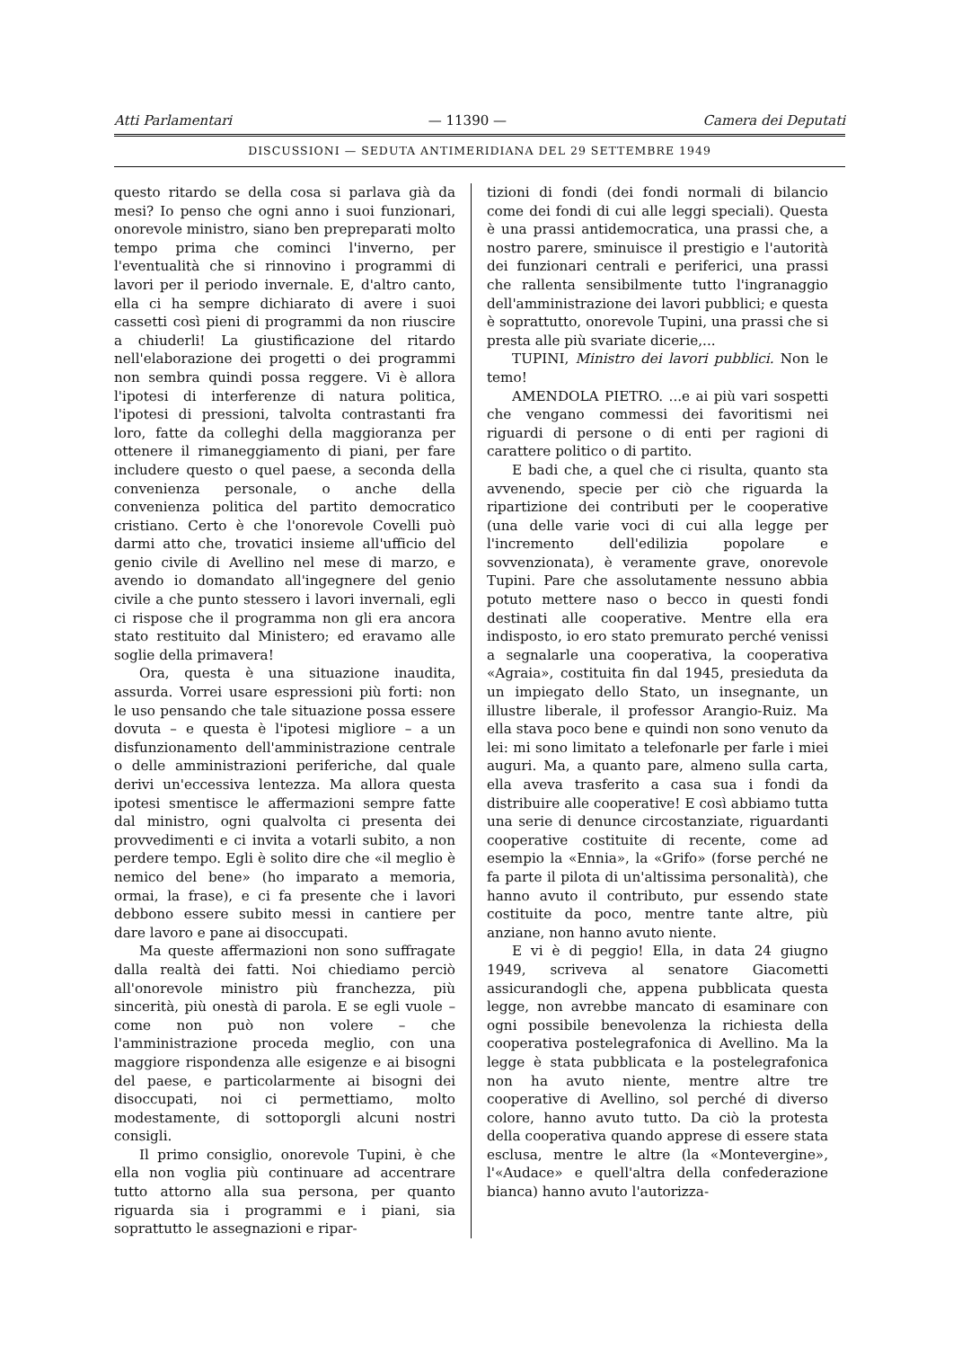Atti Parlamentari — 11390 — Camera dei Deputati
DISCUSSIONI — SEDUTA ANTIMERIDIANA DEL 29 SETTEMBRE 1949
questo ritardo se della cosa si parlava già da mesi? Io penso che ogni anno i suoi funzionari, onorevole ministro, siano ben prepreparati molto tempo prima che cominci l'inverno, per l'eventualità che si rinnovino i programmi di lavori per il periodo invernale. E, d'altro canto, ella ci ha sempre dichiarato di avere i suoi cassetti così pieni di programmi da non riuscire a chiuderli! La giustificazione del ritardo nell'elaborazione dei progetti o dei programmi non sembra quindi possa reggere. Vi è allora l'ipotesi di interferenze di natura politica, l'ipotesi di pressioni, talvolta contrastanti fra loro, fatte da colleghi della maggioranza per ottenere il rimaneggiamento di piani, per fare includere questo o quel paese, a seconda della convenienza personale, o anche della convenienza politica del partito democratico cristiano. Certo è che l'onorevole Covelli può darmi atto che, trovatici insieme all'ufficio del genio civile di Avellino nel mese di marzo, e avendo io domandato all'ingegnere del genio civile a che punto stessero i lavori invernali, egli ci rispose che il programma non gli era ancora stato restituito dal Ministero; ed eravamo alle soglie della primavera!
Ora, questa è una situazione inaudita, assurda. Vorrei usare espressioni più forti: non le uso pensando che tale situazione possa essere dovuta – e questa è l'ipotesi migliore – a un disfunzionamento dell'amministrazione centrale o delle amministrazioni periferiche, dal quale derivi un'eccessiva lentezza. Ma allora questa ipotesi smentisce le affermazioni sempre fatte dal ministro, ogni qualvolta ci presenta dei provvedimenti e ci invita a votarli subito, a non perdere tempo. Egli è solito dire che «il meglio è nemico del bene» (ho imparato a memoria, ormai, la frase), e ci fa presente che i lavori debbono essere subito messi in cantiere per dare lavoro e pane ai disoccupati.
Ma queste affermazioni non sono suffragate dalla realtà dei fatti. Noi chiediamo perciò all'onorevole ministro più franchezza, più sincerità, più onestà di parola. E se egli vuole – come non può non volere – che l'amministrazione proceda meglio, con una maggiore rispondenza alle esigenze e ai bisogni del paese, e particolarmente ai bisogni dei disoccupati, noi ci permettiamo, molto modestamente, di sottoporgli alcuni nostri consigli.
Il primo consiglio, onorevole Tupini, è che ella non voglia più continuare ad accentrare tutto attorno alla sua persona, per quanto riguarda sia i programmi e i piani, sia soprattutto le assegnazioni e ripar-
tizioni di fondi (dei fondi normali di bilancio come dei fondi di cui alle leggi speciali). Questa è una prassi antidemocratica, una prassi che, a nostro parere, sminuisce il prestigio e l'autorità dei funzionari centrali e periferici, una prassi che rallenta sensibilmente tutto l'ingranaggio dell'amministrazione dei lavori pubblici; e questa è soprattutto, onorevole Tupini, una prassi che si presta alle più svariate dicerie,...
TUPINI, Ministro dei lavori pubblici. Non le temo!
AMENDOLA PIETRO. ...e ai più vari sospetti che vengano commessi dei favoritismi nei riguardi di persone o di enti per ragioni di carattere politico o di partito.
E badi che, a quel che ci risulta, quanto sta avvenendo, specie per ciò che riguarda la ripartizione dei contributi per le cooperative (una delle varie voci di cui alla legge per l'incremento dell'edilizia popolare e sovvenzionata), è veramente grave, onorevole Tupini. Pare che assolutamente nessuno abbia potuto mettere naso o becco in questi fondi destinati alle cooperative. Mentre ella era indisposto, io ero stato premurato perché venissi a segnalarle una cooperativa, la cooperativa «Agraia», costituita fin dal 1945, presieduta da un impiegato dello Stato, un insegnante, un illustre liberale, il professor Arangio-Ruiz. Ma ella stava poco bene e quindi non sono venuto da lei: mi sono limitato a telefonarle per farle i miei auguri. Ma, a quanto pare, almeno sulla carta, ella aveva trasferito a casa sua i fondi da distribuire alle cooperative! E così abbiamo tutta una serie di denunce circostanziate, riguardanti cooperative costituite di recente, come ad esempio la «Ennia», la «Grifo» (forse perché ne fa parte il pilota di un'altissima personalità), che hanno avuto il contributo, pur essendo state costituite da poco, mentre tante altre, più anziane, non hanno avuto niente.
E vi è di peggio! Ella, in data 24 giugno 1949, scriveva al senatore Giacometti assicurandogli che, appena pubblicata questa legge, non avrebbe mancato di esaminare con ogni possibile benevolenza la richiesta della cooperativa postelegrafonica di Avellino. Ma la legge è stata pubblicata e la postelegrafonica non ha avuto niente, mentre altre tre cooperative di Avellino, sol perché di diverso colore, hanno avuto tutto. Da ciò la protesta della cooperativa quando apprese di essere stata esclusa, mentre le altre (la «Montevergine», l'«Audace» e quell'altra della confederazione bianca) hanno avuto l'autorizza-